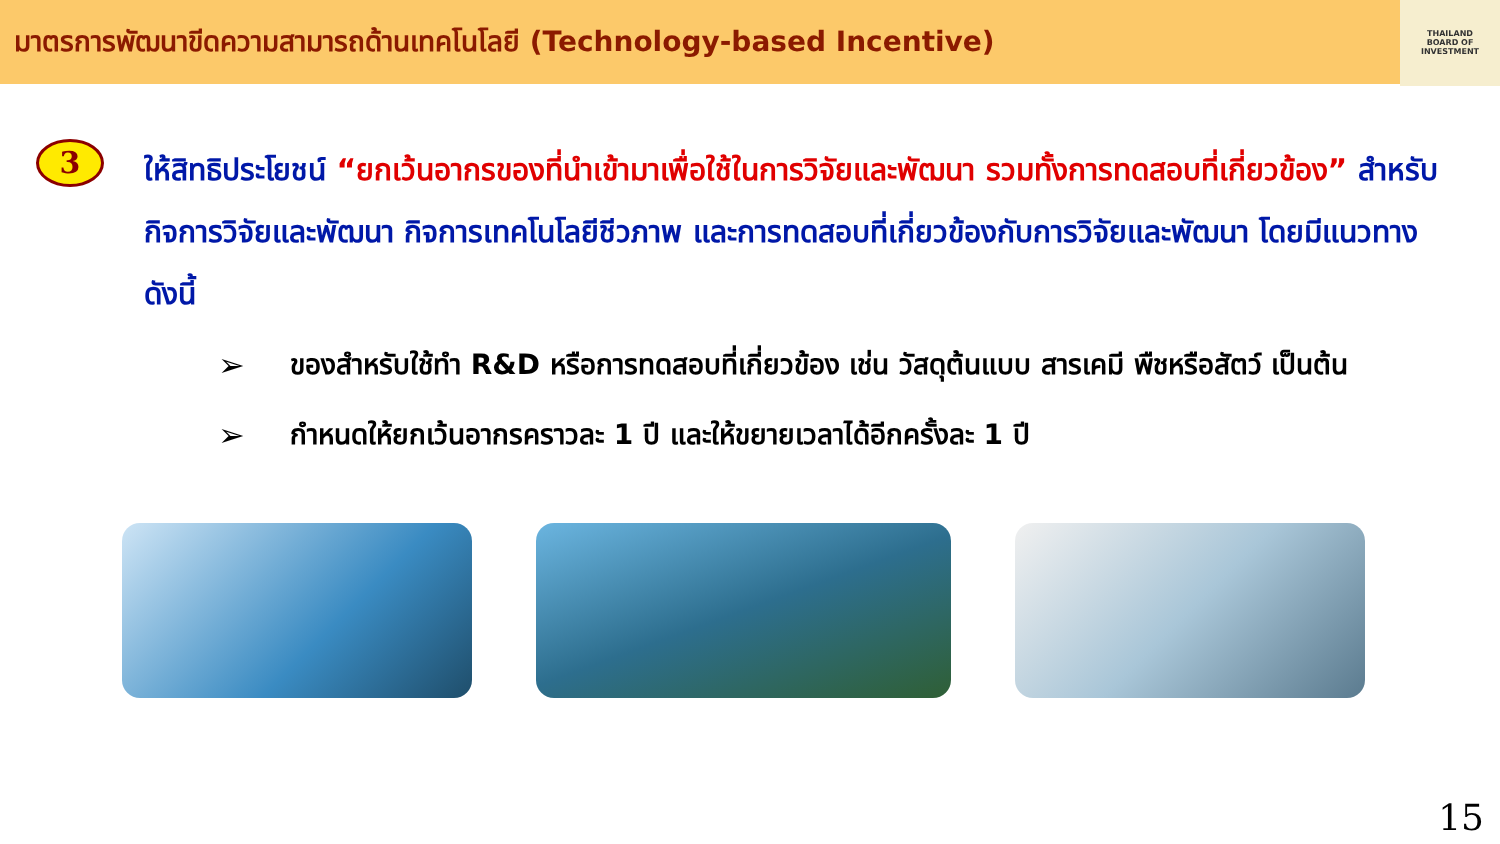มาตรการพัฒนาขีดความสามารถด้านเทคโนโลยี (Technology-based Incentive)
THAILAND
BOARD OF
INVESTMENT
3
ให้สิทธิประโยชน์ “ยกเว้นอากรของที่นำเข้ามาเพื่อใช้ในการวิจัยและพัฒนา รวมทั้งการทดสอบที่เกี่ยวข้อง” สำหรับกิจการวิจัยและพัฒนา กิจการเทคโนโลยีชีวภาพ และการทดสอบที่เกี่ยวข้องกับการวิจัยและพัฒนา โดยมีแนวทางดังนี้
➢ ของสำหรับใช้ทำ R&D หรือการทดสอบที่เกี่ยวข้อง เช่น วัสดุต้นแบบ สารเคมี พืชหรือสัตว์ เป็นต้น
➢ กำหนดให้ยกเว้นอากรคราวละ 1 ปี และให้ขยายเวลาได้อีกครั้งละ 1 ปี
15